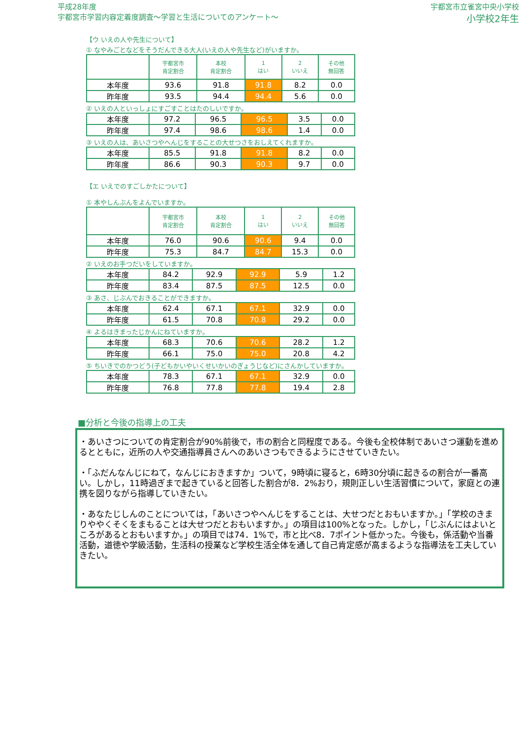平成28年度
宇都宮市学習内容定着度調査～学習と生活についてのアンケート～
宇都宮市立雀宮中央小学校
小学校2年生
【ウ いえの人や先生について】
① なやみごとなどをそうだんできる大人(いえの人や先生など)がいますか。
| | 宇都宮市 肯定割合 | 本校 肯定割合 | 1 はい | 2 いいえ | その他 無回答 |
| --- | --- | --- | --- | --- | --- |
| 本年度 | 93.6 | 91.8 | 91.8 | 8.2 | 0.0 |
| 昨年度 | 93.5 | 94.4 | 94.4 | 5.6 | 0.0 |
② いえの人といっしょにすごすことはたのしいですか。
| 本年度 | 97.2 | 96.5 | 96.5 | 3.5 | 0.0 |
| 昨年度 | 97.4 | 98.6 | 98.6 | 1.4 | 0.0 |
③ いえの人は、あいさつやへんじをすることの大せつさをおしえてくれますか。
| 本年度 | 85.5 | 91.8 | 91.8 | 8.2 | 0.0 |
| 昨年度 | 86.6 | 90.3 | 90.3 | 9.7 | 0.0 |
【エ いえでのすごしかたについて】
① 本やしんぶんをよんでいますか。
| | 宇都宮市 肯定割合 | 本校 肯定割合 | 1 はい | 2 いいえ | その他 無回答 |
| --- | --- | --- | --- | --- | --- |
| 本年度 | 76.0 | 90.6 | 90.6 | 9.4 | 0.0 |
| 昨年度 | 75.3 | 84.7 | 84.7 | 15.3 | 0.0 |
② いえのお手つだいをしていますか。
| 本年度 | 84.2 | 92.9 | 92.9 | 5.9 | 1.2 |
| 昨年度 | 83.4 | 87.5 | 87.5 | 12.5 | 0.0 |
③ あさ、じぶんでおきることができますか。
| 本年度 | 62.4 | 67.1 | 67.1 | 32.9 | 0.0 |
| 昨年度 | 61.5 | 70.8 | 70.8 | 29.2 | 0.0 |
④ よるはきまったじかんにねていますか。
| 本年度 | 68.3 | 70.6 | 70.6 | 28.2 | 1.2 |
| 昨年度 | 66.1 | 75.0 | 75.0 | 20.8 | 4.2 |
⑤ ちいきでのかつどう(子どもかいやいくせいかいのぎょうじなど)にさんかしていますか。
| 本年度 | 78.3 | 67.1 | 67.1 | 32.9 | 0.0 |
| 昨年度 | 76.8 | 77.8 | 77.8 | 19.4 | 2.8 |
■分析と今後の指導上の工夫
・あいさつについての肯定割合が90%前後で，市の割合と同程度である。今後も全校体制であいさつ運動を進めるとともに，近所の人や交通指導員さんへのあいさつもできるようにさせていきたい。
・「ふだんなんじにねて，なんじにおきますか」ついて，9時頃に寝ると，6時30分頃に起きるの割合が一番高い。しかし，11時過ぎまで起きていると回答した割合が8．2%おり，規則正しい生活習慣について，家庭との連携を図りながら指導していきたい。
・あなたじしんのことについては，「あいさつやへんじをすることは、大せつだとおもいますか。」「学校のきまりややくそくをまもることは大せつだとおもいますか。」の項目は100%となった。しかし，「じぶんにはよいところがあるとおもいますか。」の項目では74．1%で，市と比べ8．7ポイント低かった。今後も，係活動や当番活動，道徳や学級活動，生活科の授業など学校生活全体を通して自己肯定感が高まるような指導法を工夫していきたい。